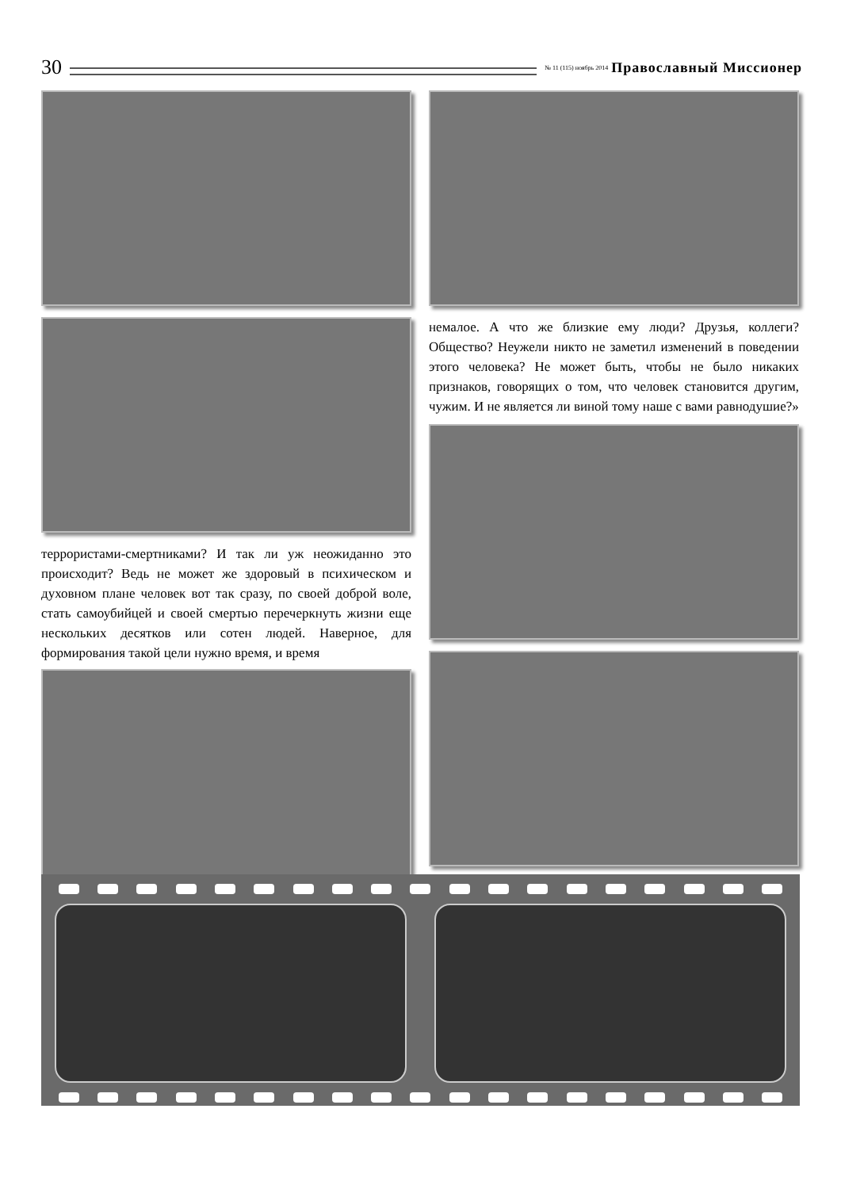30
№ 11 (115) ноябрь 2014 Православный Миссионер
террористами-смертниками? И так ли уж неожиданно это происходит? Ведь не может же здоровый в психическом и духовном плане человек вот так сразу, по своей доброй воле, стать самоубийцей и своей смертью перечеркнуть жизни еще нескольких десятков или сотен людей. Наверное, для формирования такой цели нужно время, и время
немалое. А что же близкие ему люди? Друзья, коллеги? Общество? Неужели никто не заметил изменений в поведении этого человека? Не может быть, чтобы не было никаких признаков, говорящих о том, что человек становится другим, чужим. И не является ли виной тому наше с вами равнодушие?»